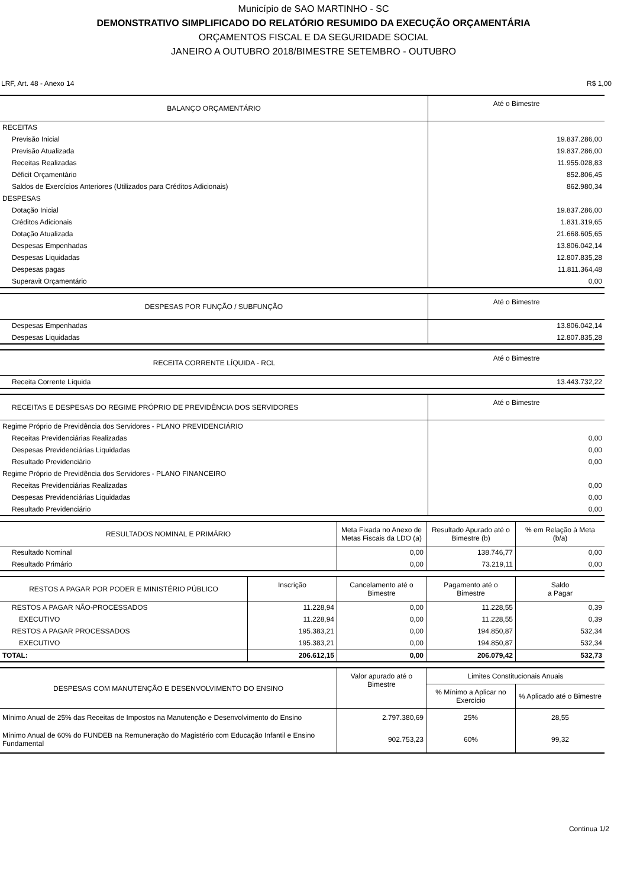Município de SAO MARTINHO - SC
DEMONSTRATIVO SIMPLIFICADO DO RELATÓRIO RESUMIDO DA EXECUÇÃO ORÇAMENTÁRIA
ORÇAMENTOS FISCAL E DA SEGURIDADE SOCIAL
JANEIRO A OUTUBRO 2018/BIMESTRE SETEMBRO - OUTUBRO
LRF, Art. 48 - Anexo 14 R$ 1,00
| BALANÇO ORÇAMENTÁRIO | Até o Bimestre |
| --- | --- |
| RECEITAS | |
| Previsão Inicial | 19.837.286,00 |
| Previsão Atualizada | 19.837.286,00 |
| Receitas Realizadas | 11.955.028,83 |
| Déficit Orçamentário | 852.806,45 |
| Saldos de Exercícios Anteriores (Utilizados para Créditos Adicionais) | 862.980,34 |
| DESPESAS | |
| Dotação Inicial | 19.837.286,00 |
| Créditos Adicionais | 1.831.319,65 |
| Dotação Atualizada | 21.668.605,65 |
| Despesas Empenhadas | 13.806.042,14 |
| Despesas Liquidadas | 12.807.835,28 |
| Despesas pagas | 11.811.364,48 |
| Superavit Orçamentário | 0,00 |
| DESPESAS POR FUNÇÃO / SUBFUNÇÃO | Até o Bimestre |
| --- | --- |
| Despesas Empenhadas | 13.806.042,14 |
| Despesas Liquidadas | 12.807.835,28 |
| RECEITA CORRENTE LÍQUIDA - RCL | Até o Bimestre |
| --- | --- |
| Receita Corrente Líquida | 13.443.732,22 |
| RECEITAS E DESPESAS DO REGIME PRÓPRIO DE PREVIDÊNCIA DOS SERVIDORES | Até o Bimestre |
| --- | --- |
| Regime Próprio de Previdência dos Servidores - PLANO PREVIDENCIÁRIO | |
| Receitas Previdenciárias Realizadas | 0,00 |
| Despesas Previdenciárias Liquidadas | 0,00 |
| Resultado Previdenciário | 0,00 |
| Regime Próprio de Previdência dos Servidores - PLANO FINANCEIRO | |
| Receitas Previdenciárias Realizadas | 0,00 |
| Despesas Previdenciárias Liquidadas | 0,00 |
| Resultado Previdenciário | 0,00 |
| RESULTADOS NOMINAL E PRIMÁRIO | Meta Fixada no Anexo de Metas Fiscais da LDO (a) | Resultado Apurado até o Bimestre (b) | % em Relação à Meta (b/a) |
| --- | --- | --- | --- |
| Resultado Nominal | 0,00 | 138.746,77 | 0,00 |
| Resultado Primário | 0,00 | 73.219,11 | 0,00 |
| RESTOS A PAGAR POR PODER E MINISTÉRIO PÚBLICO | Inscrição | Cancelamento até o Bimestre | Pagamento até o Bimestre | Saldo a Pagar |
| --- | --- | --- | --- | --- |
| RESTOS A PAGAR NÃO-PROCESSADOS | 11.228,94 | 0,00 | 11.228,55 | 0,39 |
| EXECUTIVO | 11.228,94 | 0,00 | 11.228,55 | 0,39 |
| RESTOS A PAGAR PROCESSADOS | 195.383,21 | 0,00 | 194.850,87 | 532,34 |
| EXECUTIVO | 195.383,21 | 0,00 | 194.850,87 | 532,34 |
| TOTAL: | 206.612,15 | 0,00 | 206.079,42 | 532,73 |
| DESPESAS COM MANUTENÇÃO E DESENVOLVIMENTO DO ENSINO | Valor apurado até o Bimestre | Limites Constitucionais Anuais | |
| --- | --- | --- | --- |
| | | % Mínimo a Aplicar no Exercício | % Aplicado até o Bimestre |
| Mínimo Anual de 25% das Receitas de Impostos na Manutenção e Desenvolvimento do Ensino | 2.797.380,69 | 25% | 28,55 |
| Mínimo Anual de 60% do FUNDEB na Remuneração do Magistério com Educação Infantil e Ensino Fundamental | 902.753,23 | 60% | 99,32 |
Continua 1/2